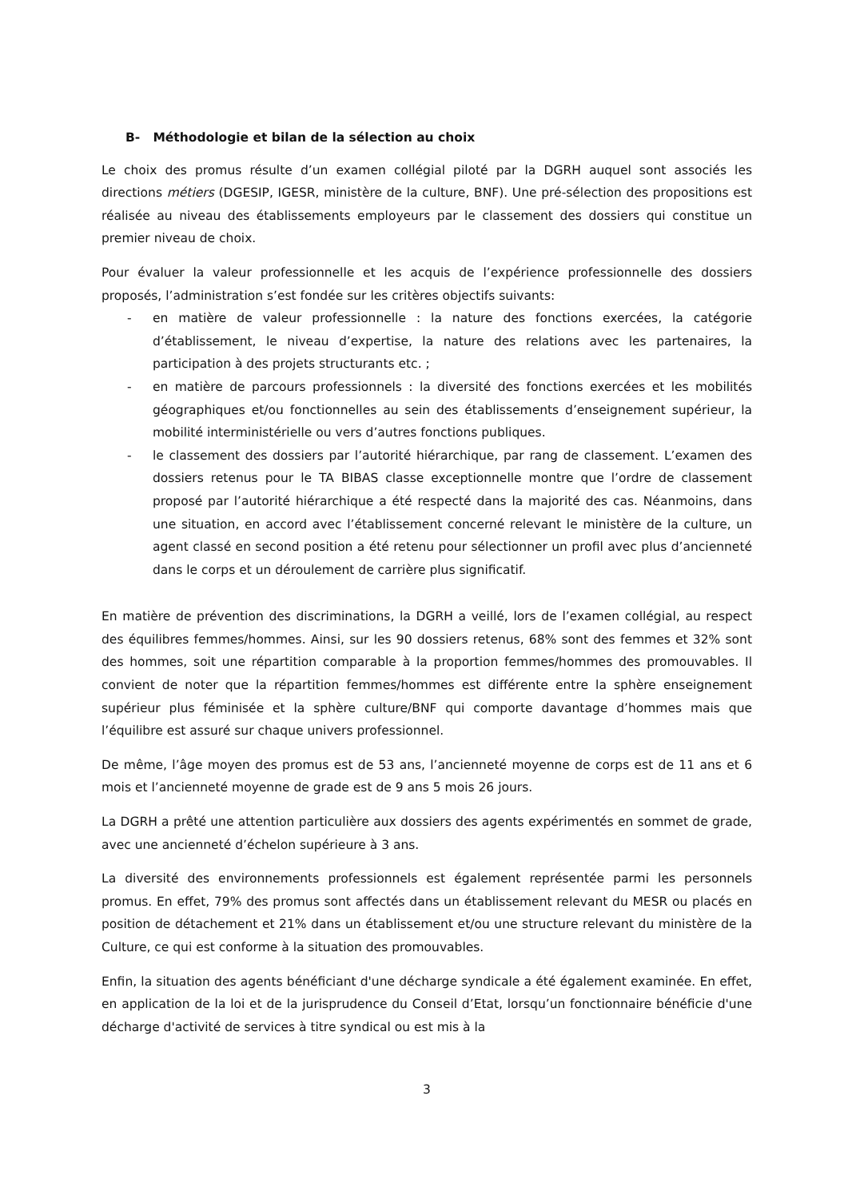B- Méthodologie et bilan de la sélection au choix
Le choix des promus résulte d’un examen collégial piloté par la DGRH auquel sont associés les directions métiers (DGESIP, IGESR, ministère de la culture, BNF). Une pré-sélection des propositions est réalisée au niveau des établissements employeurs par le classement des dossiers qui constitue un premier niveau de choix.
Pour évaluer la valeur professionnelle et les acquis de l’expérience professionnelle des dossiers proposés, l’administration s’est fondée sur les critères objectifs suivants:
- en matière de valeur professionnelle : la nature des fonctions exercées, la catégorie d’établissement, le niveau d’expertise, la nature des relations avec les partenaires, la participation à des projets structurants etc. ;
- en matière de parcours professionnels : la diversité des fonctions exercées et les mobilités géographiques et/ou fonctionnelles au sein des établissements d’enseignement supérieur, la mobilité interministérielle ou vers d’autres fonctions publiques.
- le classement des dossiers par l’autorité hiérarchique, par rang de classement. L’examen des dossiers retenus pour le TA BIBAS classe exceptionnelle montre que l’ordre de classement proposé par l’autorité hiérarchique a été respecté dans la majorité des cas. Néanmoins, dans une situation, en accord avec l’établissement concerné relevant le ministère de la culture, un agent classé en second position a été retenu pour sélectionner un profil avec plus d’ancienneté dans le corps et un déroulement de carrière plus significatif.
En matière de prévention des discriminations, la DGRH a veillé, lors de l’examen collégial, au respect des équilibres femmes/hommes. Ainsi, sur les 90 dossiers retenus, 68% sont des femmes et 32% sont des hommes, soit une répartition comparable à la proportion femmes/hommes des promouvables. Il convient de noter que la répartition femmes/hommes est différente entre la sphère enseignement supérieur plus féminisée et la sphère culture/BNF qui comporte davantage d’hommes mais que l’équilibre est assuré sur chaque univers professionnel.
De même, l’âge moyen des promus est de 53 ans, l’ancienneté moyenne de corps est de 11 ans et 6 mois et l’ancienneté moyenne de grade est de 9 ans 5 mois 26 jours.
La DGRH a prêté une attention particulière aux dossiers des agents expérimentés en sommet de grade, avec une ancienneté d’échelon supérieure à 3 ans.
La diversité des environnements professionnels est également représentée parmi les personnels promus. En effet, 79% des promus sont affectés dans un établissement relevant du MESR ou placés en position de détachement et 21% dans un établissement et/ou une structure relevant du ministère de la Culture, ce qui est conforme à la situation des promouvables.
Enfin, la situation des agents bénéficiant d'une décharge syndicale a été également examinée. En effet, en application de la loi et de la jurisprudence du Conseil d’Etat, lorsqu’un fonctionnaire bénéficie d'une décharge d'activité de services à titre syndical ou est mis à la
3